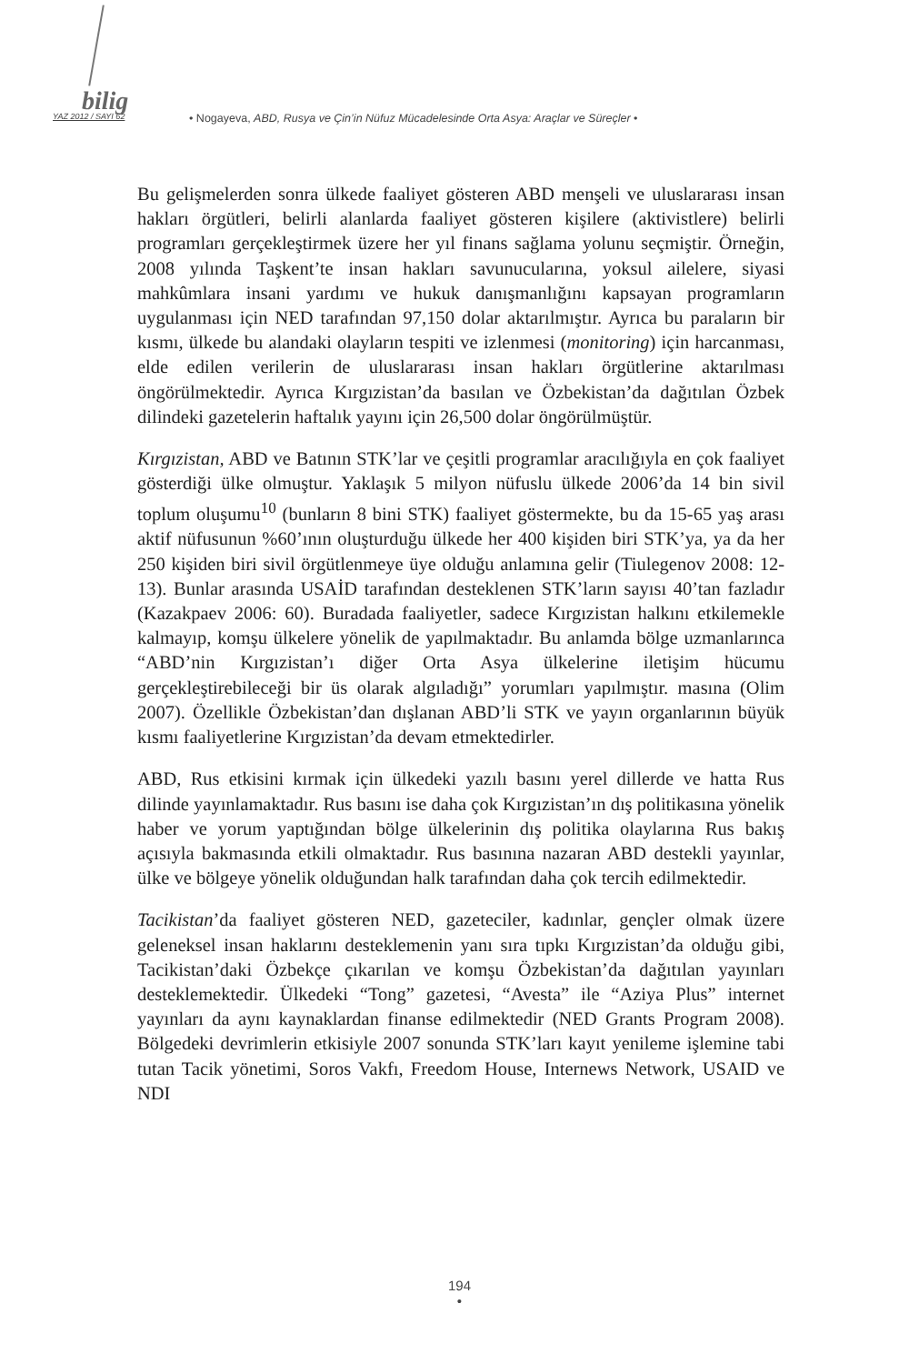bilig
YAZ 2012 / SAYI 62
• Nogayeva, ABD, Rusya ve Çin’in Nüfuz Mücadelesinde Orta Asya: Araçlar ve Süreçler •
Bu gelişmelerden sonra ülkede faaliyet gösteren ABD menşeli ve uluslararası insan hakları örgütleri, belirli alanlarda faaliyet gösteren kişilere (aktivistlere) belirli programları gerçekleştirmek üzere her yıl finans sağlama yolunu seçmiştir. Örneğin, 2008 yılında Taşkent’te insan hakları savunucularına, yoksul ailelere, siyasi mahkûmlara insani yardımı ve hukuk danışmanlığını kapsayan programların uygulanması için NED tarafından 97,150 dolar aktarılmıştır. Ayrıca bu paraların bir kısmı, ülkede bu alandaki olayların tespiti ve izlenmesi (monitoring) için harcanması, elde edilen verilerin de uluslararası insan hakları örgütlerine aktarılması öngörülmektedir. Ayrıca Kırgızistan’da basılan ve Özbekistan’da dağıtılan Özbek dilindeki gazetelerin haftalık yayını için 26,500 dolar öngörülmüştür.
Kırgızistan, ABD ve Batının STK’lar ve çeşitli programlar aracılığıyla en çok faaliyet gösterdiği ülke olmuştur. Yaklaşık 5 milyon nüfuslu ülkede 2006’da 14 bin sivil toplum oluşumu<sup>10</sup> (bunların 8 bini STK) faaliyet göstermekte, bu da 15-65 yaş arası aktif nüfusunun %60’ının oluşturduğu ülkede her 400 kişiden biri STK’ya, ya da her 250 kişiden biri sivil örgütlenmeye üye olduğu anlamına gelir (Tiulegenov 2008: 12-13). Bunlar arasında USAİD tarafından desteklenen STK’ların sayısı 40’tan fazladır (Kazakpaev 2006: 60). Buradada faaliyetler, sadece Kırgızistan halkını etkilemekle kalmayıp, komşu ülkelere yönelik de yapılmaktadır. Bu anlamda bölge uzmanlarınca “ABD’nin Kırgızistan’ı diğer Orta Asya ülkelerine iletişim hücumu gerçekleştirebileceği bir üs olarak algıladığı” yorumları yapılmıştır. masına (Olim 2007). Özellikle Özbekistan’dan dışlanan ABD’li STK ve yayın organlarının büyük kısmı faaliyetlerine Kırgızistan’da devam etmektedirler.
ABD, Rus etkisini kırmak için ülkedeki yazılı basını yerel dillerde ve hatta Rus dilinde yayınlamaktadır. Rus basını ise daha çok Kırgızistan’ın dış politikasına yönelik haber ve yorum yaptığından bölge ülkelerinin dış politika olaylarına Rus bakış açısıyla bakmasında etkili olmaktadır. Rus basınına nazaran ABD destekli yayınlar, ülke ve bölgeye yönelik olduğundan halk tarafından daha çok tercih edilmektedir.
Tacikistan’da faaliyet gösteren NED, gazeteciler, kadınlar, gençler olmak üzere geleneksel insan haklarını desteklemenin yanı sıra tıpkı Kırgızistan’da olduğu gibi, Tacikistan’daki Özbekçe çıkarılan ve komşu Özbekistan’da dağıtılan yayınları desteklemektedir. Ülkedeki “Tong” gazetesi, “Avesta” ile “Aziya Plus” internet yayınları da aynı kaynaklardan finanse edilmektedir (NED Grants Program 2008). Bölgedeki devrimlerin etkisiyle 2007 sonunda STK’ları kayıt yenileme işlemine tabi tutan Tacik yönetimi, Soros Vakfı, Freedom House, Internews Network, USAID ve NDI
194
•